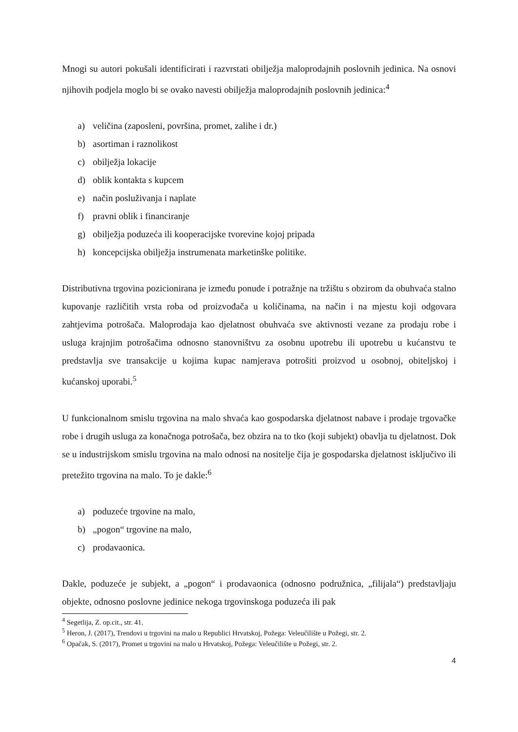Mnogi su autori pokušali identificirati i razvrstati obilježja maloprodajnih poslovnih jedinica. Na osnovi njihovih podjela moglo bi se ovako navesti obilježja maloprodajnih poslovnih jedinica:<sup>4</sup>
a) veličina (zaposleni, površina, promet, zalihe i dr.)
b) asortiman i raznolikost
c) obilježja lokacije
d) oblik kontakta s kupcem
e) način posluživanja i naplate
f) pravni oblik i financiranje
g) obilježja poduzeća ili kooperacijske tvorevine kojoj pripada
h) koncepcijska obilježja instrumenata marketinške politike.
Distributivna trgovina pozicionirana je između ponude i potražnje na tržištu s obzirom da obuhvaća stalno kupovanje različitih vrsta roba od proizvođača u količinama, na način i na mjestu koji odgovara zahtjevima potrošača. Maloprodaja kao djelatnost obuhvaća sve aktivnosti vezane za prodaju robe i usluga krajnjim potrošačima odnosno stanovništvu za osobnu upotrebu ili upotrebu u kućanstvu te predstavlja sve transakcije u kojima kupac namjerava potrošiti proizvod u osobnoj, obiteljskoj i kućanskoj uporabi.<sup>5</sup>
U funkcionalnom smislu trgovina na malo shvaća kao gospodarska djelatnost nabave i prodaje trgovačke robe i drugih usluga za konačnoga potrošača, bez obzira na to tko (koji subjekt) obavlja tu djelatnost. Dok se u industrijskom smislu trgovina na malo odnosi na nositelje čija je gospodarska djelatnost isključivo ili pretežito trgovina na malo. To je dakle:<sup>6</sup>
a) poduzeće trgovine na malo,
b) „pogon“ trgovine na malo,
c) prodavaonica.
Dakle, poduzeće je subjekt, a „pogon“ i prodavaonica (odnosno podružnica, „filijala“) predstavljaju objekte, odnosno poslovne jedinice nekoga trgovinskoga poduzeća ili pak
<sup>4</sup> Segetlija, Z. op.cit., str. 41.
<sup>5</sup> Heron, J. (2017), Trendovi u trgovini na malo u Republici Hrvatskoj, Požega: Veleučilište u Požegi, str. 2.
<sup>6</sup> Opačak, S. (2017), Promet u trgovini na malo u Hrvatskoj, Požega: Veleučilište u Požegi, str. 2.
4